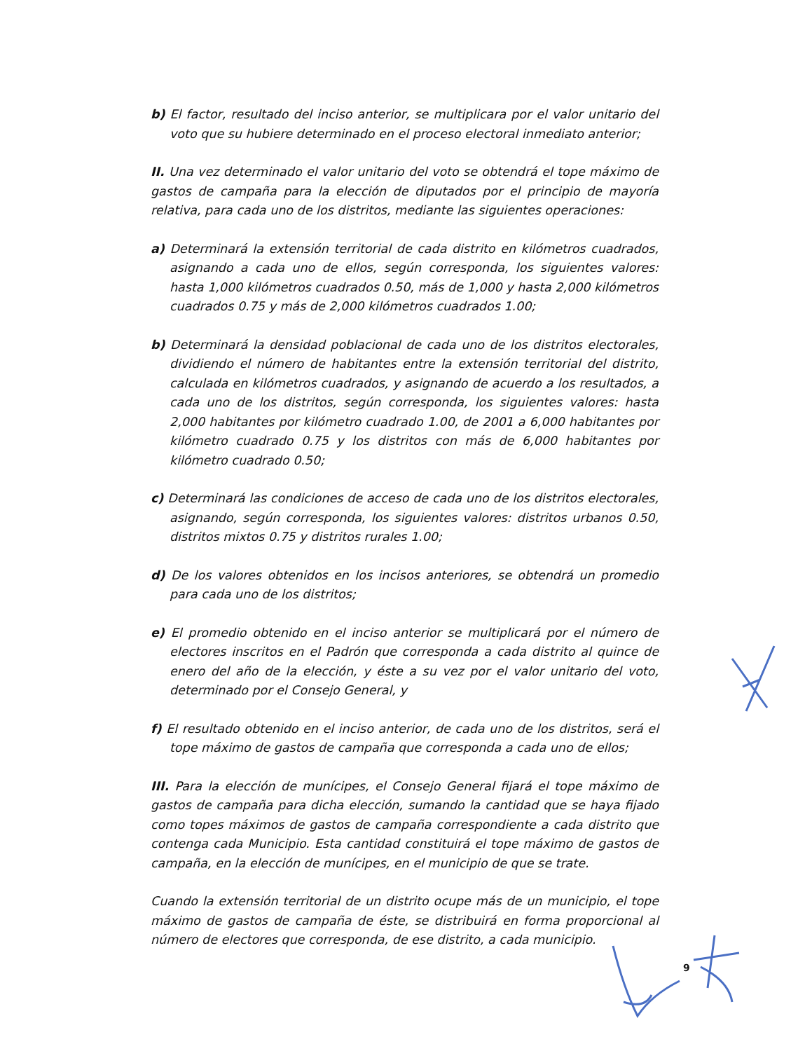b) El factor, resultado del inciso anterior, se multiplicara por el valor unitario del voto que su hubiere determinado en el proceso electoral inmediato anterior;
II. Una vez determinado el valor unitario del voto se obtendrá el tope máximo de gastos de campaña para la elección de diputados por el principio de mayoría relativa, para cada uno de los distritos, mediante las siguientes operaciones:
a) Determinará la extensión territorial de cada distrito en kilómetros cuadrados, asignando a cada uno de ellos, según corresponda, los siguientes valores: hasta 1,000 kilómetros cuadrados 0.50, más de 1,000 y hasta 2,000 kilómetros cuadrados 0.75 y más de 2,000 kilómetros cuadrados 1.00;
b) Determinará la densidad poblacional de cada uno de los distritos electorales, dividiendo el número de habitantes entre la extensión territorial del distrito, calculada en kilómetros cuadrados, y asignando de acuerdo a los resultados, a cada uno de los distritos, según corresponda, los siguientes valores: hasta 2,000 habitantes por kilómetro cuadrado 1.00, de 2001 a 6,000 habitantes por kilómetro cuadrado 0.75 y los distritos con más de 6,000 habitantes por kilómetro cuadrado 0.50;
c) Determinará las condiciones de acceso de cada uno de los distritos electorales, asignando, según corresponda, los siguientes valores: distritos urbanos 0.50, distritos mixtos 0.75 y distritos rurales 1.00;
d) De los valores obtenidos en los incisos anteriores, se obtendrá un promedio para cada uno de los distritos;
e) El promedio obtenido en el inciso anterior se multiplicará por el número de electores inscritos en el Padrón que corresponda a cada distrito al quince de enero del año de la elección, y éste a su vez por el valor unitario del voto, determinado por el Consejo General, y
f) El resultado obtenido en el inciso anterior, de cada uno de los distritos, será el tope máximo de gastos de campaña que corresponda a cada uno de ellos;
III. Para la elección de munícipes, el Consejo General fijará el tope máximo de gastos de campaña para dicha elección, sumando la cantidad que se haya fijado como topes máximos de gastos de campaña correspondiente a cada distrito que contenga cada Municipio. Esta cantidad constituirá el tope máximo de gastos de campaña, en la elección de munícipes, en el municipio de que se trate.
Cuando la extensión territorial de un distrito ocupe más de un municipio, el tope máximo de gastos de campaña de éste, se distribuirá en forma proporcional al número de electores que corresponda, de ese distrito, a cada municipio.
9